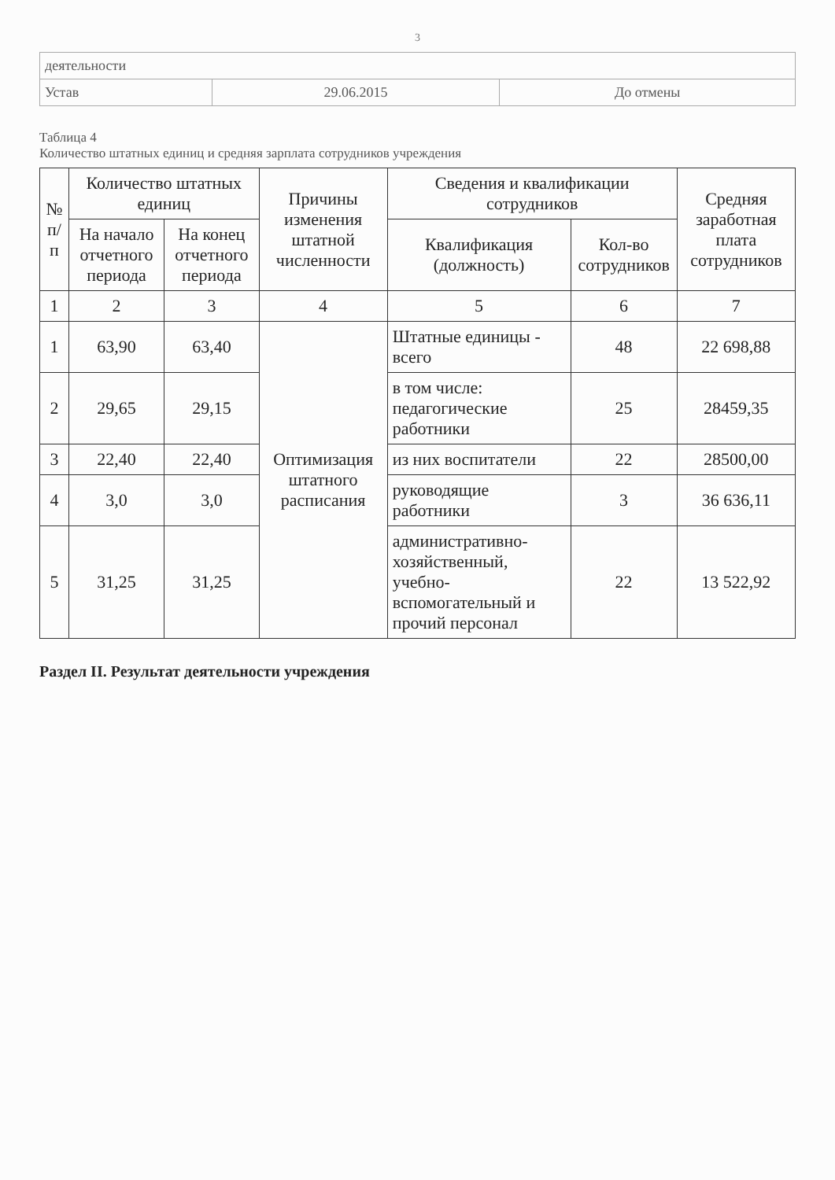3
| деятельности | | |
| Устав | 29.06.2015 | До отмены |
Таблица 4
Количество штатных единиц и средняя зарплата сотрудников учреждения
| № п/п | Количество штатных единиц | | Причины изменения штатной численности | Сведения и квалификации сотрудников | | Средняя заработная плата сотрудников |
| --- | --- | --- | --- | --- | --- | --- |
| | На начало отчетного периода | На конец отчетного периода | | Квалификация (должность) | Кол-во сотрудников | |
| 1 | 2 | 3 | 4 | 5 | 6 | 7 |
| 1 | 63,90 | 63,40 | Оптимизация штатного расписания | Штатные единицы - всего | 48 | 22 698,88 |
| 2 | 29,65 | 29,15 | | в том числе: педагогические работники | 25 | 28459,35 |
| 3 | 22,40 | 22,40 | | из них воспитатели | 22 | 28500,00 |
| 4 | 3,0 | 3,0 | | руководящие работники | 3 | 36 636,11 |
| 5 | 31,25 | 31,25 | | административно-хозяйственный, учебно-вспомогательный и прочий персонал | 22 | 13 522,92 |
Раздел II. Результат деятельности учреждения